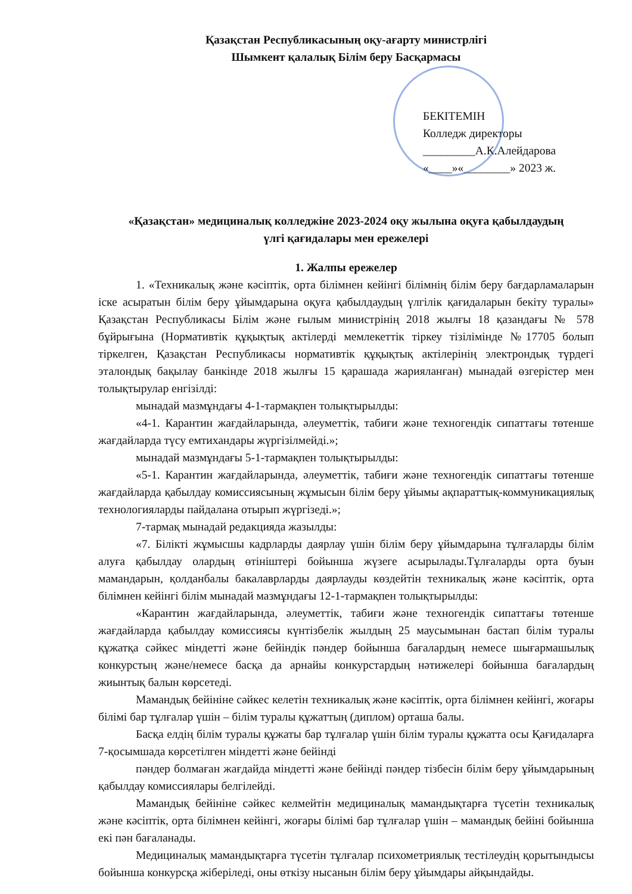Қазақстан Республикасының оқу-ағарту министрлігі
Шымкент қалалық Білім беру Басқармасы
БЕКІТЕМІН
Колледж директоры
_________А.К.Алейдарова
«____»«________» 2023 ж.
«Қазақстан» медициналық колледжіне 2023-2024 оқу жылына оқуға қабылдаудың
үлгі қағидалары мен ережелері
1. Жалпы ережелер
1. «Техникалық және кәсіптік, орта білімнен кейінгі білімнің білім беру бағдарламаларын іске асыратын білім беру ұйымдарына оқуға қабылдаудың үлгілік қағидаларын бекіту туралы» Қазақстан Республикасы Білім және ғылым министрінің 2018 жылғы 18 қазандағы № 578 бұйрығына (Нормативтік құқықтық актілерді мемлекеттік тіркеу тізілімінде №17705 болып тіркелген, Қазақстан Республикасы нормативтік құқықтық актілерінің электрондық түрдегі эталондық бақылау банкінде 2018 жылғы 15 қарашада жарияланған) мынадай өзгерістер мен толықтырулар енгізілді:
мынадай мазмұндағы 4-1-тармақпен толықтырылды:
«4-1. Карантин жағдайларында, әлеуметтік, табиғи және техногендік сипаттағы төтенше жағдайларда түсу емтихандары жүргізілмейді.»;
мынадай мазмұндағы 5-1-тармақпен толықтырылды:
«5-1. Карантин жағдайларында, әлеуметтік, табиғи және техногендік сипаттағы төтенше жағдайларда қабылдау комиссиясының жұмысын білім беру ұйымы ақпараттық-коммуникациялық технологияларды пайдалана отырып жүргізеді.»;
7-тармақ мынадай редакцияда жазылды:
«7. Білікті жұмысшы кадрларды даярлау үшін білім беру ұйымдарына тұлғаларды білім алуға қабылдау олардың өтініштері бойынша жүзеге асырылады.Тұлғаларды орта буын мамандарын, қолданбалы бакалаврларды даярлауды көздейтін техникалық және кәсіптік, орта білімнен кейінгі білім мынадай мазмұндағы 12-1-тармақпен толықтырылды:
«Карантин жағдайларында, әлеуметтік, табиғи және техногендік сипаттағы төтенше жағдайларда қабылдау комиссиясы күнтізбелік жылдың 25 маусымынан бастап білім туралы құжатқа сәйкес міндетті және бейіндік пәндер бойынша бағалардың немесе шығармашылық конкурстың және/немесе басқа да арнайы конкурстардың нәтижелері бойынша бағалардың жиынтық балын көрсетеді.
Мамандық бейініне сәйкес келетін техникалық және кәсіптік, орта білімнен кейінгі, жоғары білімі бар тұлғалар үшін – білім туралы құжаттың (диплом) орташа балы.
Басқа елдің білім туралы құжаты бар тұлғалар үшін білім туралы құжатта осы Қағидаларға 7-қосымшада көрсетілген міндетті және бейінді
пәндер болмаған жағдайда міндетті және бейінді пәндер тізбесін білім беру ұйымдарының қабылдау комиссиялары белгілейді.
Мамандық бейініне сәйкес келмейтін медициналық мамандықтарға түсетін техникалық және кәсіптік, орта білімнен кейінгі, жоғары білімі бар тұлғалар үшін – мамандық бейіні бойынша екі пән бағаланады.
Медициналық мамандықтарға түсетін тұлғалар психометриялық тестілеудің қорытындысы бойынша конкурсқа жіберіледі, оны өткізу нысанын білім беру ұйымдары айқындайды.